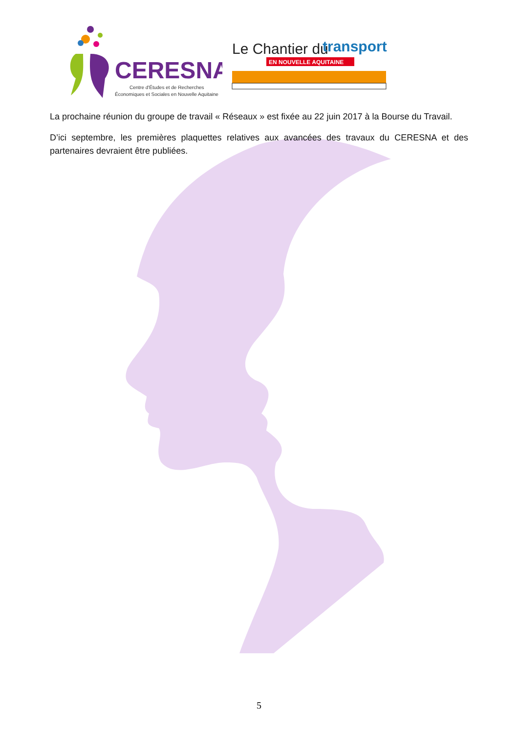CERESNA
Centre d'Études et de Recherches
Économiques et Sociales en Nouvelle Aquitaine
Le Chantier du
transport
EN NOUVELLE AQUITAINE
La prochaine réunion du groupe de travail « Réseaux » est fixée au 22 juin 2017 à la Bourse du Travail.
D’ici septembre, les premières plaquettes relatives aux avancées des travaux du CERESNA et des partenaires devraient être publiées.
5